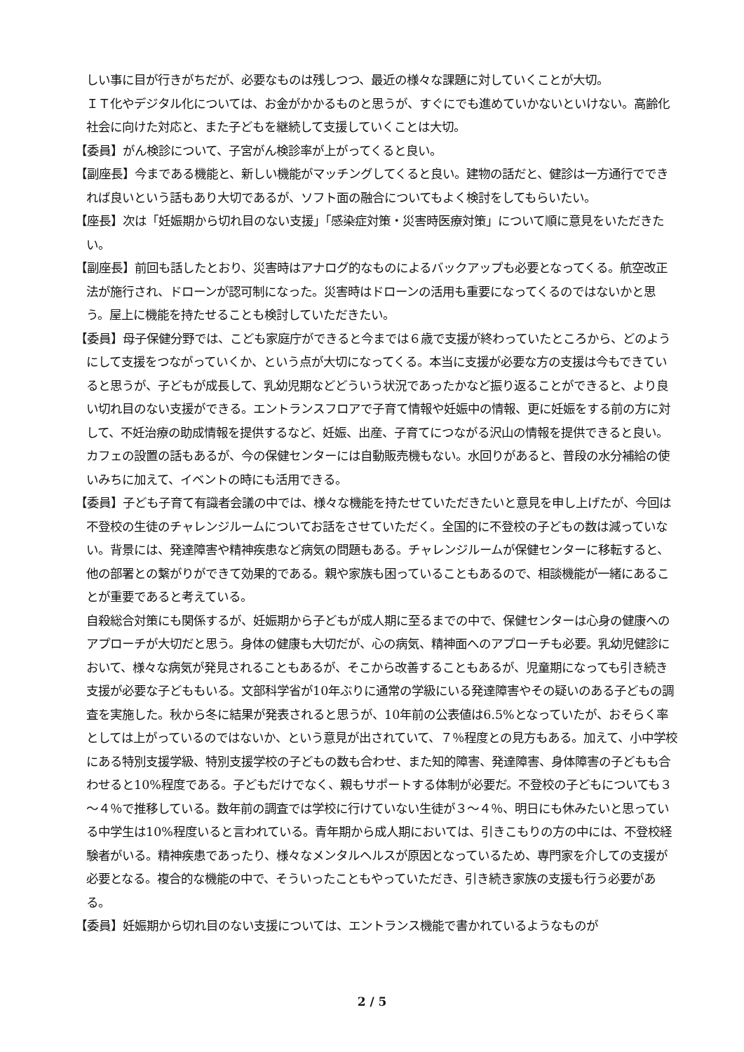しい事に目が行きがちだが、必要なものは残しつつ、最近の様々な課題に対していくことが大切。
ＩＴ化やデジタル化については、お金がかかるものと思うが、すぐにでも進めていかないといけない。高齢化社会に向けた対応と、また子どもを継続して支援していくことは大切。
【委員】がん検診について、子宮がん検診率が上がってくると良い。
【副座長】今まである機能と、新しい機能がマッチングしてくると良い。建物の話だと、健診は一方通行でできれば良いという話もあり大切であるが、ソフト面の融合についてもよく検討をしてもらいたい。
【座長】次は「妊娠期から切れ目のない支援」「感染症対策・災害時医療対策」について順に意見をいただきたい。
【副座長】前回も話したとおり、災害時はアナログ的なものによるバックアップも必要となってくる。航空改正法が施行され、ドローンが認可制になった。災害時はドローンの活用も重要になってくるのではないかと思う。屋上に機能を持たせることも検討していただきたい。
【委員】母子保健分野では、こども家庭庁ができると今までは６歳で支援が終わっていたところから、どのようにして支援をつながっていくか、という点が大切になってくる。本当に支援が必要な方の支援は今もできていると思うが、子どもが成長して、乳幼児期などどういう状況であったかなど振り返ることができると、より良い切れ目のない支援ができる。エントランスフロアで子育て情報や妊娠中の情報、更に妊娠をする前の方に対して、不妊治療の助成情報を提供するなど、妊娠、出産、子育てにつながる沢山の情報を提供できると良い。カフェの設置の話もあるが、今の保健センターには自動販売機もない。水回りがあると、普段の水分補給の使いみちに加えて、イベントの時にも活用できる。
【委員】子ども子育て有識者会議の中では、様々な機能を持たせていただきたいと意見を申し上げたが、今回は不登校の生徒のチャレンジルームについてお話をさせていただく。全国的に不登校の子どもの数は減っていない。背景には、発達障害や精神疾患など病気の問題もある。チャレンジルームが保健センターに移転すると、他の部署との繋がりができて効果的である。親や家族も困っていることもあるので、相談機能が一緒にあることが重要であると考えている。
自殺総合対策にも関係するが、妊娠期から子どもが成人期に至るまでの中で、保健センターは心身の健康へのアプローチが大切だと思う。身体の健康も大切だが、心の病気、精神面へのアプローチも必要。乳幼児健診において、様々な病気が発見されることもあるが、そこから改善することもあるが、児童期になっても引き続き支援が必要な子どももいる。文部科学省が10年ぶりに通常の学級にいる発達障害やその疑いのある子どもの調査を実施した。秋から冬に結果が発表されると思うが、10年前の公表値は6.5%となっていたが、おそらく率としては上がっているのではないか、という意見が出されていて、７％程度との見方もある。加えて、小中学校にある特別支援学級、特別支援学校の子どもの数も合わせ、また知的障害、発達障害、身体障害の子どもも合わせると10%程度である。子どもだけでなく、親もサポートする体制が必要だ。不登校の子どもについても３～４％で推移している。数年前の調査では学校に行けていない生徒が３～４％、明日にも休みたいと思っている中学生は10%程度いると言われている。青年期から成人期においては、引きこもりの方の中には、不登校経験者がいる。精神疾患であったり、様々なメンタルヘルスが原因となっているため、専門家を介しての支援が必要となる。複合的な機能の中で、そういったこともやっていただき、引き続き家族の支援も行う必要がある。
【委員】妊娠期から切れ目のない支援については、エントランス機能で書かれているようなものが
2 / 5